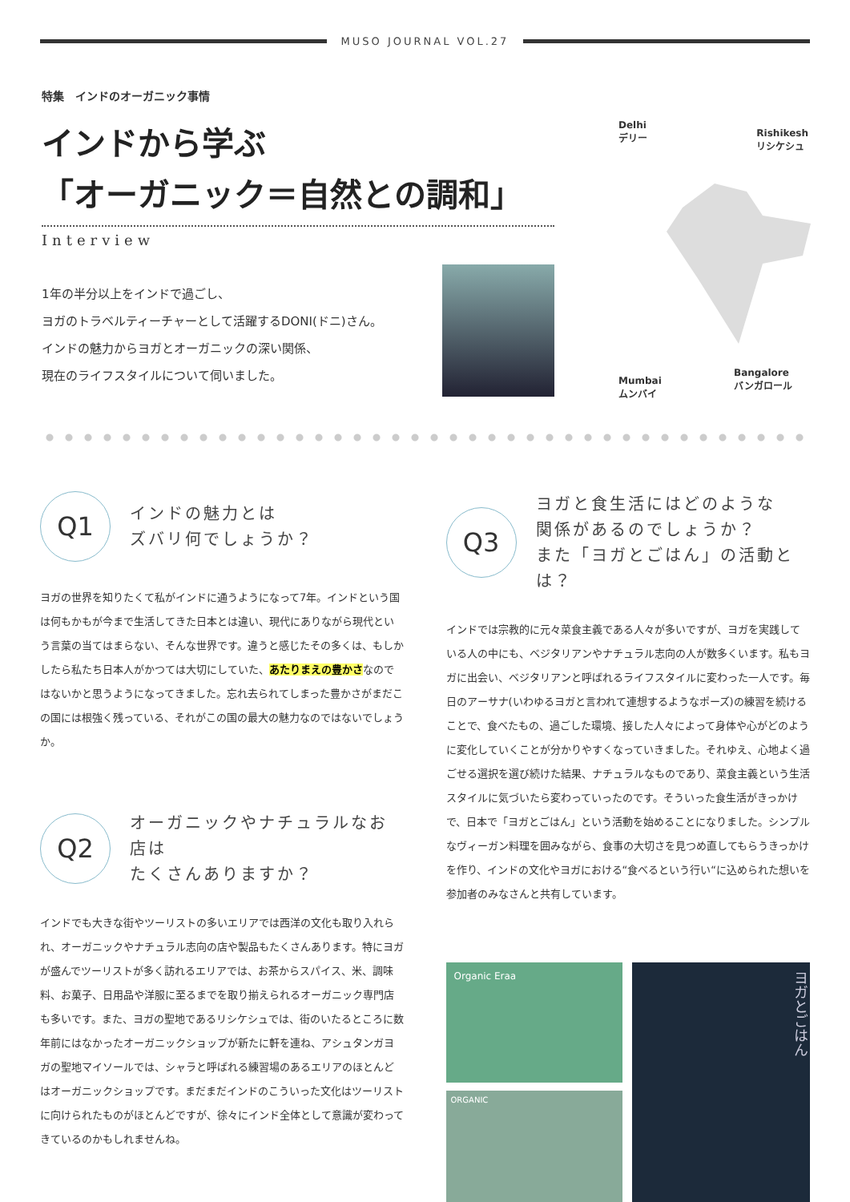MUSO JOURNAL VOL.27
特集　インドのオーガニック事情
インドから学ぶ
「オーガニック＝自然との調和」
Interview
1年の半分以上をインドで過ごし、
ヨガのトラベルティーチャーとして活躍するDONI(ドニ)さん。
インドの魅力からヨガとオーガニックの深い関係、
現在のライフスタイルについて伺いました。
Delhi
デリー
Rishikesh
リシケシュ
Mumbai
ムンバイ
Bangalore
バンガロール
Q1
インドの魅力とは
ズバリ何でしょうか？
ヨガの世界を知りたくて私がインドに通うようになって7年。インドという国は何もかもが今まで生活してきた日本とは違い、現代にありながら現代という言葉の当てはまらない、そんな世界です。違うと感じたその多くは、もしかしたら私たち日本人がかつては大切にしていた、あたりまえの豊かさなのではないかと思うようになってきました。忘れ去られてしまった豊かさがまだこの国には根強く残っている、それがこの国の最大の魅力なのではないでしょうか。
Q2
オーガニックやナチュラルなお店は
たくさんありますか？
インドでも大きな街やツーリストの多いエリアでは西洋の文化も取り入れられ、オーガニックやナチュラル志向の店や製品もたくさんあります。特にヨガが盛んでツーリストが多く訪れるエリアでは、お茶からスパイス、米、調味料、お菓子、日用品や洋服に至るまでを取り揃えられるオーガニック専門店も多いです。また、ヨガの聖地であるリシケシュでは、街のいたるところに数年前にはなかったオーガニックショップが新たに軒を連ね、アシュタンガヨガの聖地マイソールでは、シャラと呼ばれる練習場のあるエリアのほとんどはオーガニックショップです。まだまだインドのこういった文化はツーリストに向けられたものがほとんどですが、徐々にインド全体として意識が変わってきているのかもしれませんね。
Q3
ヨガと食生活にはどのような
関係があるのでしょうか？
また「ヨガとごはん」の活動とは？
インドでは宗教的に元々菜食主義である人々が多いですが、ヨガを実践している人の中にも、ベジタリアンやナチュラル志向の人が数多くいます。私もヨガに出会い、ベジタリアンと呼ばれるライフスタイルに変わった一人です。毎日のアーサナ(いわゆるヨガと言われて連想するようなポーズ)の練習を続けることで、食べたもの、過ごした環境、接した人々によって身体や心がどのように変化していくことが分かりやすくなっていきました。それゆえ、心地よく過ごせる選択を選び続けた結果、ナチュラルなものであり、菜食主義という生活スタイルに気づいたら変わっていったのです。そういった食生活がきっかけで、日本で「ヨガとごはん」という活動を始めることになりました。シンプルなヴィーガン料理を囲みながら、食事の大切さを見つめ直してもらうきっかけを作り、インドの文化やヨガにおける“食べるという行い“に込められた想いを参加者のみなさんと共有しています。
Organic Eraa
ORGANIC
ヨガとごはん